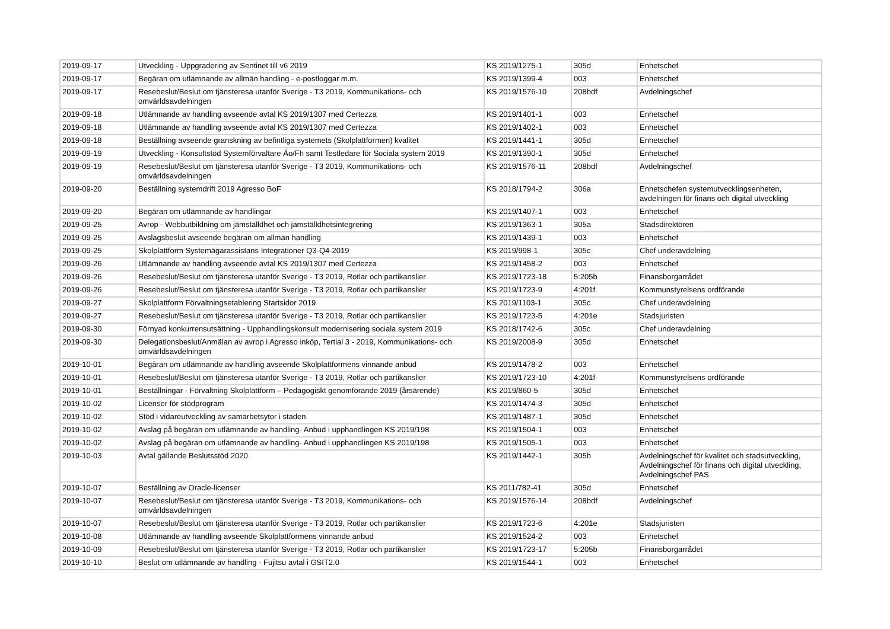| 2019-09-17 | Utveckling - Uppgradering av Sentinet till v6 2019 | KS 2019/1275-1 | 305d | Enhetschef |
| 2019-09-17 | Begäran om utlämnande av allmän handling - e-postloggar m.m. | KS 2019/1399-4 | 003 | Enhetschef |
| 2019-09-17 | Resebeslut/Beslut om tjänsteresa utanför Sverige - T3 2019, Kommunikations- och omvärldsavdelningen | KS 2019/1576-10 | 208bdf | Avdelningschef |
| 2019-09-18 | Utlämnande av handling avseende avtal KS 2019/1307 med Certezza | KS 2019/1401-1 | 003 | Enhetschef |
| 2019-09-18 | Utlämnande av handling avseende avtal KS 2019/1307 med Certezza | KS 2019/1402-1 | 003 | Enhetschef |
| 2019-09-18 | Beställning avseende granskning av befintliga systemets (Skolplattformen) kvalitet | KS 2019/1441-1 | 305d | Enhetschef |
| 2019-09-19 | Utveckling - Konsultstöd Systemförvaltare Äo/Fh samt Testledare för Sociala system 2019 | KS 2019/1390-1 | 305d | Enhetschef |
| 2019-09-19 | Resebeslut/Beslut om tjänsteresa utanför Sverige - T3 2019, Kommunikations- och omvärldsavdelningen | KS 2019/1576-11 | 208bdf | Avdelningschef |
| 2019-09-20 | Beställning systemdrift 2019 Agresso BoF | KS 2018/1794-2 | 306a | Enhetschefen systemutvecklingsenheten, avdelningen för finans och digital utveckling |
| 2019-09-20 | Begäran om utlämnande av handlingar | KS 2019/1407-1 | 003 | Enhetschef |
| 2019-09-25 | Avrop - Webbutbildning om jämställdhet och jämställdhetsintegrering | KS 2019/1363-1 | 305a | Stadsdirektören |
| 2019-09-25 | Avslagsbeslut avseende begäran om allmän handling | KS 2019/1439-1 | 003 | Enhetschef |
| 2019-09-25 | Skolplattform Systemägarassistans Integrationer Q3-Q4-2019 | KS 2019/998-1 | 305c | Chef underavdelning |
| 2019-09-26 | Utlämnande av handling avseende avtal KS 2019/1307 med Certezza | KS 2019/1458-2 | 003 | Enhetschef |
| 2019-09-26 | Resebeslut/Beslut om tjänsteresa utanför Sverige - T3 2019, Rotlar och partikanslier | KS 2019/1723-18 | 5:205b | Finansborgarrådet |
| 2019-09-26 | Resebeslut/Beslut om tjänsteresa utanför Sverige - T3 2019, Rotlar och partikanslier | KS 2019/1723-9 | 4:201f | Kommunstyrelsens ordförande |
| 2019-09-27 | Skolplattform Förvaltningsetablering Startsidor 2019 | KS 2019/1103-1 | 305c | Chef underavdelning |
| 2019-09-27 | Resebeslut/Beslut om tjänsteresa utanför Sverige - T3 2019, Rotlar och partikanslier | KS 2019/1723-5 | 4:201e | Stadsjuristen |
| 2019-09-30 | Förnyad konkurrensutsättning - Upphandlingskonsult modernisering sociala system 2019 | KS 2018/1742-6 | 305c | Chef underavdelning |
| 2019-09-30 | Delegationsbeslut/Anmälan av avrop i Agresso inköp, Tertial 3 - 2019, Kommunikations- och omvärldsavdelningen | KS 2019/2008-9 | 305d | Enhetschef |
| 2019-10-01 | Begäran om utlämnande av handling avseende Skolplattformens vinnande anbud | KS 2019/1478-2 | 003 | Enhetschef |
| 2019-10-01 | Resebeslut/Beslut om tjänsteresa utanför Sverige - T3 2019, Rotlar och partikanslier | KS 2019/1723-10 | 4:201f | Kommunstyrelsens ordförande |
| 2019-10-01 | Beställningar - Förvaltning Skolplattform – Pedagogiskt genomförande 2019 (årsärende) | KS 2019/860-5 | 305d | Enhetschef |
| 2019-10-02 | Licenser för stödprogram | KS 2019/1474-3 | 305d | Enhetschef |
| 2019-10-02 | Stöd i vidareutveckling av samarbetsytor i staden | KS 2019/1487-1 | 305d | Enhetschef |
| 2019-10-02 | Avslag på begäran om utlämnande av handling- Anbud i upphandlingen KS 2019/198 | KS 2019/1504-1 | 003 | Enhetschef |
| 2019-10-02 | Avslag på begäran om utlämnande av handling- Anbud i upphandlingen KS 2019/198 | KS 2019/1505-1 | 003 | Enhetschef |
| 2019-10-03 | Avtal gällande Beslutsstöd 2020 | KS 2019/1442-1 | 305b | Avdelningschef för kvalitet och stadsutveckling, Avdelningschef för finans och digital utveckling, Avdelningschef PAS |
| 2019-10-07 | Beställning av Oracle-licenser | KS 2011/782-41 | 305d | Enhetschef |
| 2019-10-07 | Resebeslut/Beslut om tjänsteresa utanför Sverige - T3 2019, Kommunikations- och omvärldsavdelningen | KS 2019/1576-14 | 208bdf | Avdelningschef |
| 2019-10-07 | Resebeslut/Beslut om tjänsteresa utanför Sverige - T3 2019, Rotlar och partikanslier | KS 2019/1723-6 | 4:201e | Stadsjuristen |
| 2019-10-08 | Utlämnande av handling avseende Skolplattformens vinnande anbud | KS 2019/1524-2 | 003 | Enhetschef |
| 2019-10-09 | Resebeslut/Beslut om tjänsteresa utanför Sverige - T3 2019, Rotlar och partikanslier | KS 2019/1723-17 | 5:205b | Finansborgarrådet |
| 2019-10-10 | Beslut om utlämnande av handling - Fujitsu avtal i GSIT2.0 | KS 2019/1544-1 | 003 | Enhetschef |